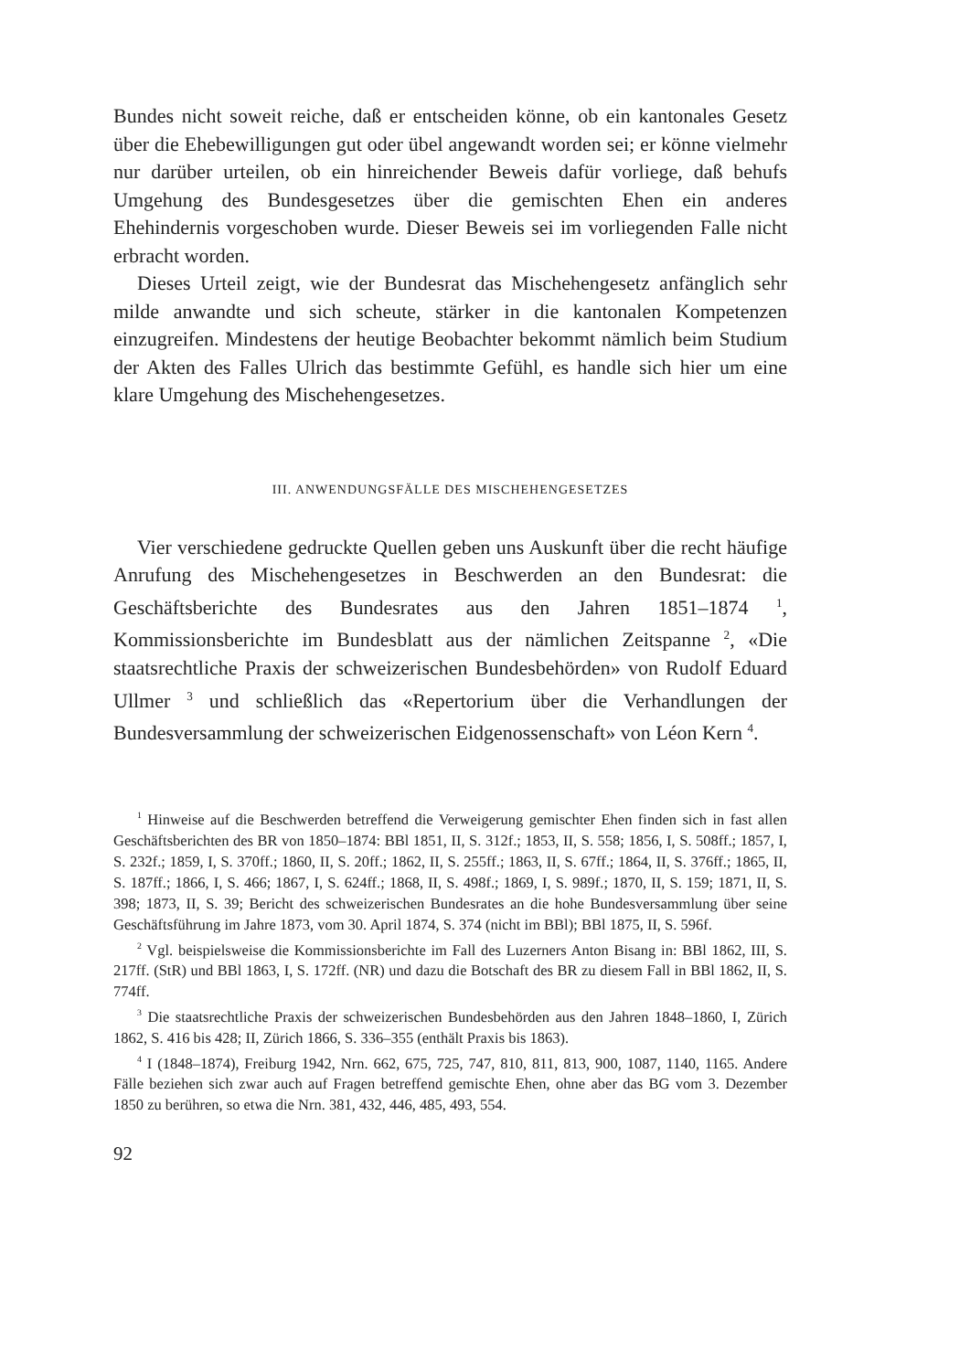Bundes nicht soweit reiche, daß er entscheiden könne, ob ein kantonales Gesetz über die Ehebewilligungen gut oder übel angewandt worden sei; er könne vielmehr nur darüber urteilen, ob ein hinreichender Beweis dafür vorliege, daß behufs Umgehung des Bundesgesetzes über die gemischten Ehen ein anderes Ehehindernis vorgeschoben wurde. Dieser Beweis sei im vorliegenden Falle nicht erbracht worden.
Dieses Urteil zeigt, wie der Bundesrat das Mischehengesetz anfänglich sehr milde anwandte und sich scheute, stärker in die kantonalen Kompetenzen einzugreifen. Mindestens der heutige Beobachter bekommt nämlich beim Studium der Akten des Falles Ulrich das bestimmte Gefühl, es handle sich hier um eine klare Umgehung des Mischehengesetzes.
III. ANWENDUNGSFÄLLE DES MISCHEHENGESETZES
Vier verschiedene gedruckte Quellen geben uns Auskunft über die recht häufige Anrufung des Mischehengesetzes in Beschwerden an den Bundesrat: die Geschäftsberichte des Bundesrates aus den Jahren 1851–1874 <sup>1</sup>, Kommissionsberichte im Bundesblatt aus der nämlichen Zeitspanne <sup>2</sup>, «Die staatsrechtliche Praxis der schweizerischen Bundesbehörden» von Rudolf Eduard Ullmer <sup>3</sup> und schließlich das «Repertorium über die Verhandlungen der Bundesversammlung der schweizerischen Eidgenossenschaft» von Léon Kern <sup>4</sup>.
<sup>1</sup> Hinweise auf die Beschwerden betreffend die Verweigerung gemischter Ehen finden sich in fast allen Geschäftsberichten des BR von 1850–1874: BBl 1851, II, S. 312f.; 1853, II, S. 558; 1856, I, S. 508ff.; 1857, I, S. 232f.; 1859, I, S. 370ff.; 1860, II, S. 20ff.; 1862, II, S. 255ff.; 1863, II, S. 67ff.; 1864, II, S. 376ff.; 1865, II, S. 187ff.; 1866, I, S. 466; 1867, I, S. 624ff.; 1868, II, S. 498f.; 1869, I, S. 989f.; 1870, II, S. 159; 1871, II, S. 398; 1873, II, S. 39; Bericht des schweizerischen Bundesrates an die hohe Bundesversammlung über seine Geschäftsführung im Jahre 1873, vom 30. April 1874, S. 374 (nicht im BBl); BBl 1875, II, S. 596f.
<sup>2</sup> Vgl. beispielsweise die Kommissionsberichte im Fall des Luzerners Anton Bisang in: BBl 1862, III, S. 217ff. (StR) und BBl 1863, I, S. 172ff. (NR) und dazu die Botschaft des BR zu diesem Fall in BBl 1862, II, S. 774ff.
<sup>3</sup> Die staatsrechtliche Praxis der schweizerischen Bundesbehörden aus den Jahren 1848–1860, I, Zürich 1862, S. 416 bis 428; II, Zürich 1866, S. 336–355 (enthält Praxis bis 1863).
<sup>4</sup> I (1848–1874), Freiburg 1942, Nrn. 662, 675, 725, 747, 810, 811, 813, 900, 1087, 1140, 1165. Andere Fälle beziehen sich zwar auch auf Fragen betreffend gemischte Ehen, ohne aber das BG vom 3. Dezember 1850 zu berühren, so etwa die Nrn. 381, 432, 446, 485, 493, 554.
92